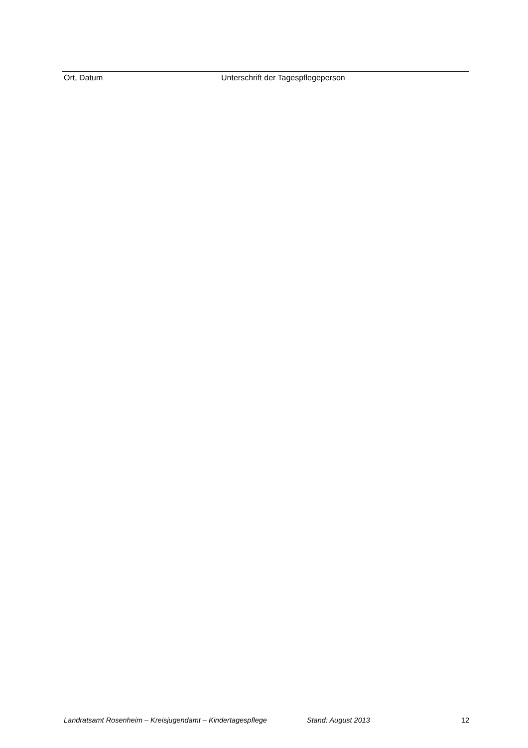Ort, Datum Unterschrift der Tagespflegeperson
Landratsamt Rosenheim – Kreisjugendamt – Kindertagespflege Stand: August 2013 12